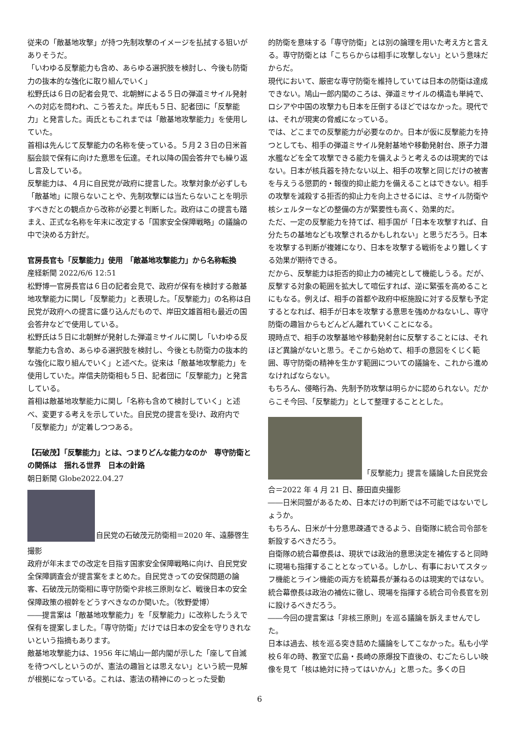従来の「敵基地攻撃」が持つ先制攻撃のイメージを払拭する狙いがありそうだ。
「いわゆる反撃能力も含め、あらゆる選択肢を検討し、今後も防衛力の抜本的な強化に取り組んでいく」
松野氏は６日の記者会見で、北朝鮮による５日の弾道ミサイル発射への対応を問われ、こう答えた。岸氏も５日、記者団に「反撃能力」と発言した。両氏ともこれまでは「敵基地攻撃能力」を使用していた。
首相は先んじて反撃能力の名称を使っている。５月２３日の日米首脳会談で保有に向けた意思を伝達。それ以降の国会答弁でも繰り返し言及している。
反撃能力は、４月に自民党が政府に提言した。攻撃対象が必ずしも「敵基地」に限らないことや、先制攻撃には当たらないことを明示すべきだとの観点から改称が必要と判断した。政府はこの提言も踏まえ、正式な名称を年末に改定する「国家安全保障戦略」の議論の中で決める方針だ。
官房長官も「反撃能力」使用　「敵基地攻撃能力」から名称転換
産経新聞 2022/6/6 12:51
松野博一官房長官は６日の記者会見で、政府が保有を検討する敵基地攻撃能力に関し「反撃能力」と表現した。「反撃能力」の名称は自民党が政府への提言に盛り込んだもので、岸田文雄首相も最近の国会答弁などで使用している。
松野氏は５日に北朝鮮が発射した弾道ミサイルに関し「いわゆる反撃能力も含め、あらゆる選択肢を検討し、今後とも防衛力の抜本的な強化に取り組んでいく」と述べた。従来は「敵基地攻撃能力」を使用していた。岸信夫防衛相も５日、記者団に「反撃能力」と発言している。
首相は敵基地攻撃能力に関し「名称も含めて検討していく」と述べ、変更する考えを示していた。自民党の提言を受け、政府内で「反撃能力」が定着しつつある。
【石破茂】「反撃能力」とは、つまりどんな能力なのか　専守防衛との関係は　揺れる世界　日本の針路
朝日新聞 Globe2022.04.27
自民党の石破茂元防衛相＝2020 年、遠藤啓生
撮影
政府が年末までの改定を目指す国家安全保障戦略に向け、自民党安全保障調査会が提言案をまとめた。自民党きっての安保問題の論客、石破茂元防衛相に専守防衛や非核三原則など、戦後日本の安全保障政策の根幹をどうすべきなのか聞いた。（牧野愛博）
――提言案は「敵基地攻撃能力」を「反撃能力」に改称したうえで保有を提案しました。「専守防衛」だけでは日本の安全を守りきれないという指摘もあります。
敵基地攻撃能力は、1956 年に鳩山一郎内閣が示した「座して自滅を待つべしというのが、憲法の趣旨とは思えない」という統一見解が根拠になっている。これは、憲法の精神にのっとった受動
的防衛を意味する「専守防衛」とは別の論理を用いた考え方と言える。専守防衛とは「こちらからは相手に攻撃しない」という意味だからだ。
現代において、厳密な専守防衛を維持していては日本の防衛は達成できない。鳩山一郎内閣のころは、弾道ミサイルの構造も単純で、ロシアや中国の攻撃力も日本を圧倒するほどではなかった。現代では、それが現実の脅威になっている。
では、どこまでの反撃能力が必要なのか。日本が仮に反撃能力を持つとしても、相手の弾道ミサイル発射基地や移動発射台、原子力潜水艦などを全て攻撃できる能力を備えようと考えるのは現実的ではない。日本が核兵器を持たない以上、相手の攻撃と同じだけの被害を与えうる懲罰的・報復的抑止能力を備えることはできない。相手の攻撃を減殺する拒否的抑止力を向上させるには、ミサイル防衛や核シェルターなどの整備の方が緊要性も高く、効果的だ。
ただ、一定の反撃能力を持てば、相手国が「日本を攻撃すれば、自分たちの基地なども攻撃されるかもしれない」と思うだろう。日本を攻撃する判断が複雑になり、日本を攻撃する戦術をより難しくする効果が期待できる。
だから、反撃能力は拒否的抑止力の補完として機能しうる。だが、反撃する対象の範囲を拡大して喧伝すれば、逆に緊張を高めることにもなる。例えば、相手の首都や政府中枢施設に対する反撃も予定するとなれば、相手が日本を攻撃する意思を強めかねないし、専守防衛の趣旨からもどんどん離れていくことになる。
現時点で、相手の攻撃基地や移動発射台に反撃することには、それほど異論がないと思う。そこから始めて、相手の意図をくじく範囲、専守防衛の精神を生かす範囲についての議論を、これから進めなければならない。
もちろん、侵略行為、先制予防攻撃は明らかに認められない。だからこそ今回、「反撃能力」として整理することとした。
「反撃能力」提言を議論した自民党会
合＝2022 年 4 月 21 日、藤田直央撮影
――日米同盟があるため、日本だけの判断では不可能ではないでしょうか。
もちろん、日米が十分意思疎通できるよう、自衛隊に統合司令部を新設するべきだろう。
自衛隊の統合幕僚長は、現状では政治的意思決定を補佐すると同時に現場も指揮することとなっている。しかし、有事においてスタッフ機能とライン機能の両方を統幕長が兼ねるのは現実的ではない。統合幕僚長は政治の補佐に徹し、現場を指揮する統合司令長官を別に設けるべきだろう。
――今回の提言案は「非核三原則」を巡る議論を訴えませんでした。
日本は過去、核を巡る突き詰めた議論をしてこなかった。私も小学校６年の時、教室で広島・長崎の原爆投下直後の、むごたらしい映像を見て「核は絶対に持ってはいかん」と思った。多くの日
6